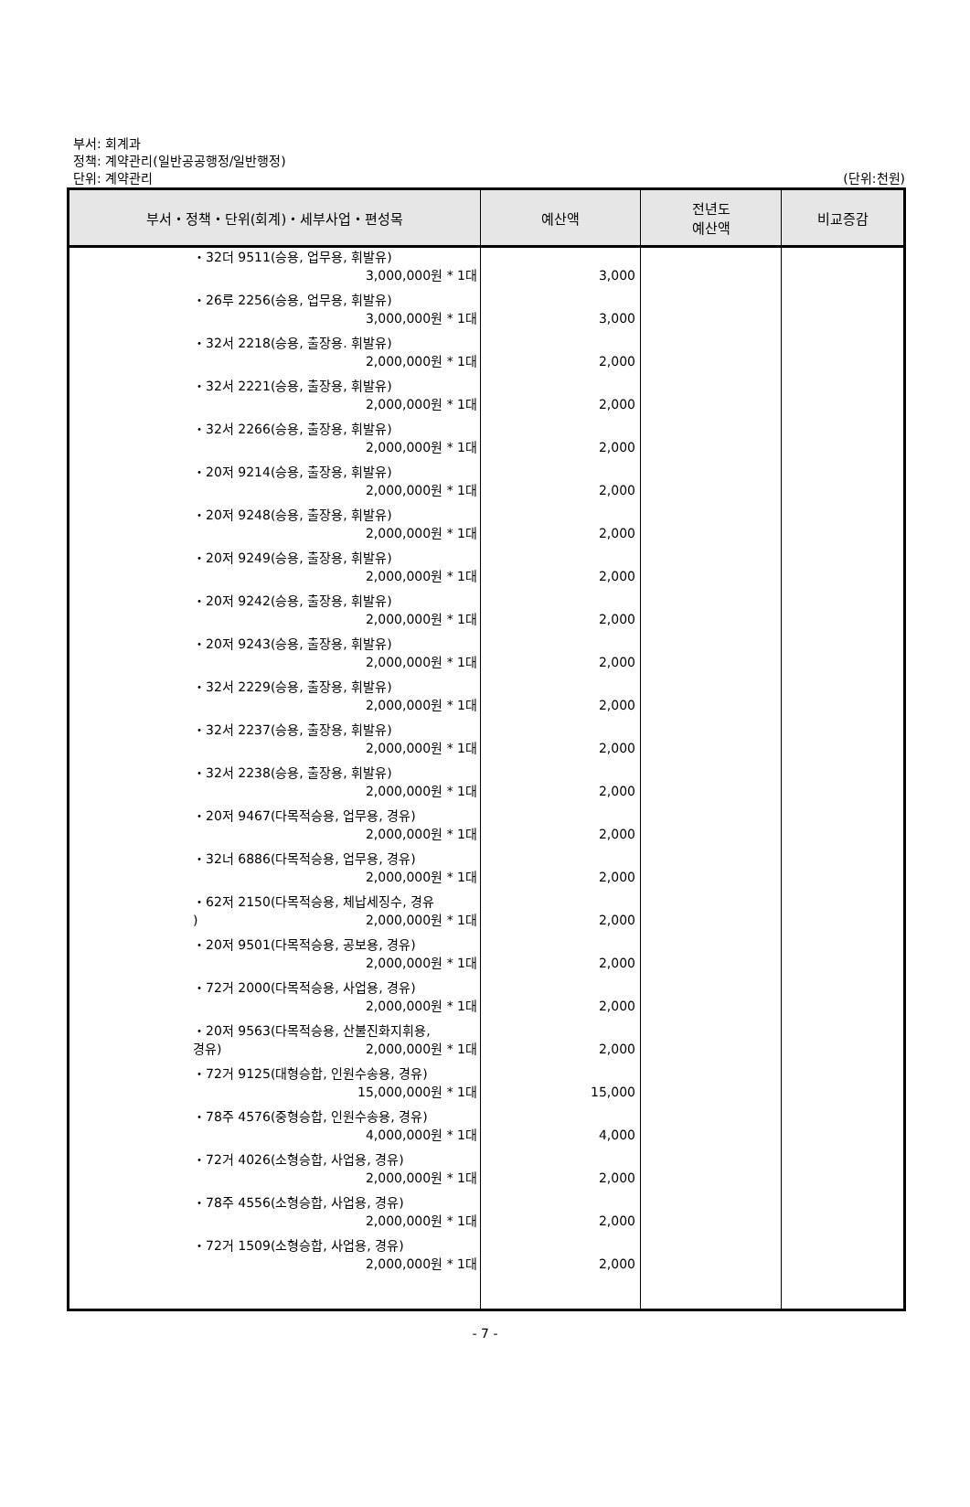부서: 회계과
정책: 계약관리(일반공공행정/일반행정)
단위: 계약관리
(단위:천원)
| 부서・정책・단위(회계)・세부사업・편성목 | 예산액 | 전년도 예산액 | 비교증감 |
| --- | --- | --- | --- |
| ・32더 9511(승용, 업무용, 휘발유) 3,000,000원 * 1대 ・26루 2256(승용, 업무용, 휘발유) 3,000,000원 * 1대 ・32서 2218(승용, 출장용. 휘발유) 2,000,000원 * 1대 ・32서 2221(승용, 출장용, 휘발유) 2,000,000원 * 1대 ・32서 2266(승용, 출장용, 휘발유) 2,000,000원 * 1대 ・20저 9214(승용, 출장용, 휘발유) 2,000,000원 * 1대 ・20저 9248(승용, 출장용, 휘발유) 2,000,000원 * 1대 ・20저 9249(승용, 출장용, 휘발유) 2,000,000원 * 1대 ・20저 9242(승용, 출장용, 휘발유) 2,000,000원 * 1대 ・20저 9243(승용, 출장용, 휘발유) 2,000,000원 * 1대 ・32서 2229(승용, 출장용, 휘발유) 2,000,000원 * 1대 ・32서 2237(승용, 출장용, 휘발유) 2,000,000원 * 1대 ・32서 2238(승용, 출장용, 휘발유) 2,000,000원 * 1대 ・20저 9467(다목적승용, 업무용, 경유) 2,000,000원 * 1대 ・32너 6886(다목적승용, 업무용, 경유) 2,000,000원 * 1대 ・62저 2150(다목적승용, 체납세징수, 경유 ) 2,000,000원 * 1대 ・20저 9501(다목적승용, 공보용, 경유) 2,000,000원 * 1대 ・72거 2000(다목적승용, 사업용, 경유) 2,000,000원 * 1대 ・20저 9563(다목적승용, 산불진화지휘용, 경유) 2,000,000원 * 1대 ・72거 9125(대형승합, 인원수송용, 경유) 15,000,000원 * 1대 ・78주 4576(중형승합, 인원수송용, 경유) 4,000,000원 * 1대 ・72거 4026(소형승합, 사업용, 경유) 2,000,000원 * 1대 ・78주 4556(소형승합, 사업용, 경유) 2,000,000원 * 1대 ・72거 1509(소형승합, 사업용, 경유) 2,000,000원 * 1대 | 3,000 3,000 2,000 2,000 2,000 2,000 2,000 2,000 2,000 2,000 2,000 2,000 2,000 2,000 2,000 2,000 2,000 2,000 2,000 15,000 4,000 2,000 2,000 2,000 | | |
- 7 -